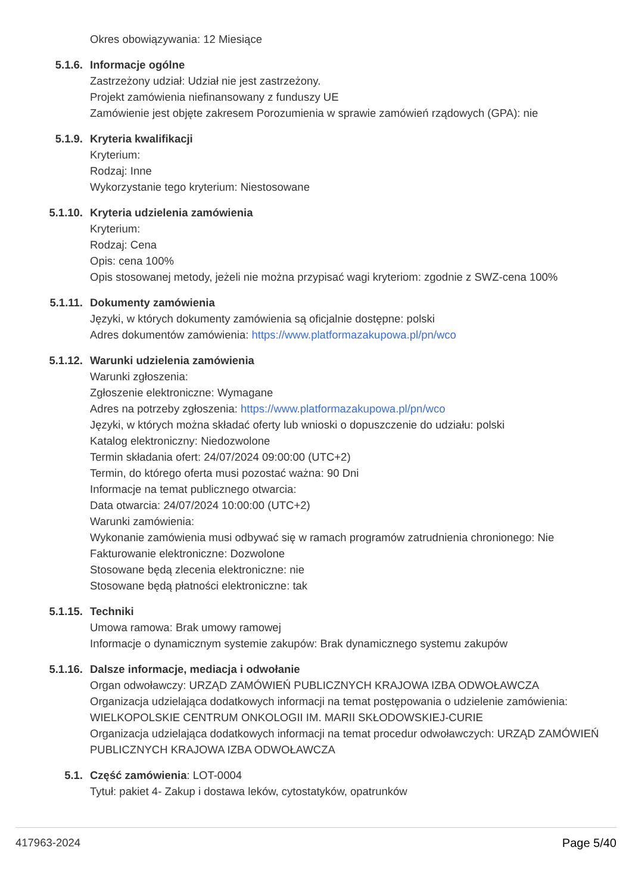Okres obowiązywania: 12 Miesiące
5.1.6. Informacje ogólne
Zastrzeżony udział: Udział nie jest zastrzeżony.
Projekt zamówienia niefinansowany z funduszy UE
Zamówienie jest objęte zakresem Porozumienia w sprawie zamówień rządowych (GPA): nie
5.1.9. Kryteria kwalifikacji
Kryterium:
Rodzaj: Inne
Wykorzystanie tego kryterium: Niestosowane
5.1.10. Kryteria udzielenia zamówienia
Kryterium:
Rodzaj: Cena
Opis: cena 100%
Opis stosowanej metody, jeżeli nie można przypisać wagi kryteriom: zgodnie z SWZ-cena 100%
5.1.11. Dokumenty zamówienia
Języki, w których dokumenty zamówienia są oficjalnie dostępne: polski
Adres dokumentów zamówienia: https://www.platformazakupowa.pl/pn/wco
5.1.12. Warunki udzielenia zamówienia
Warunki zgłoszenia:
Zgłoszenie elektroniczne: Wymagane
Adres na potrzeby zgłoszenia: https://www.platformazakupowa.pl/pn/wco
Języki, w których można składać oferty lub wnioski o dopuszczenie do udziału: polski
Katalog elektroniczny: Niedozwolone
Termin składania ofert: 24/07/2024 09:00:00 (UTC+2)
Termin, do którego oferta musi pozostać ważna: 90 Dni
Informacje na temat publicznego otwarcia:
Data otwarcia: 24/07/2024 10:00:00 (UTC+2)
Warunki zamówienia:
Wykonanie zamówienia musi odbywać się w ramach programów zatrudnienia chronionego: Nie
Fakturowanie elektroniczne: Dozwolone
Stosowane będą zlecenia elektroniczne: nie
Stosowane będą płatności elektroniczne: tak
5.1.15. Techniki
Umowa ramowa: Brak umowy ramowej
Informacje o dynamicznym systemie zakupów: Brak dynamicznego systemu zakupów
5.1.16. Dalsze informacje, mediacja i odwołanie
Organ odwoławczy: URZĄD ZAMÓWIEŃ PUBLICZNYCH KRAJOWA IZBA ODWOŁAWCZA
Organizacja udzielająca dodatkowych informacji na temat postępowania o udzielenie zamówienia: WIELKOPOLSKIE CENTRUM ONKOLOGII IM. MARII SKŁODOWSKIEJ-CURIE
Organizacja udzielająca dodatkowych informacji na temat procedur odwoławczych: URZĄD ZAMÓWIEŃ PUBLICZNYCH KRAJOWA IZBA ODWOŁAWCZA
5.1. Część zamówienia: LOT-0004
Tytuł: pakiet 4- Zakup i dostawa leków, cytostatyków, opatrunków
417963-2024 Page 5/40